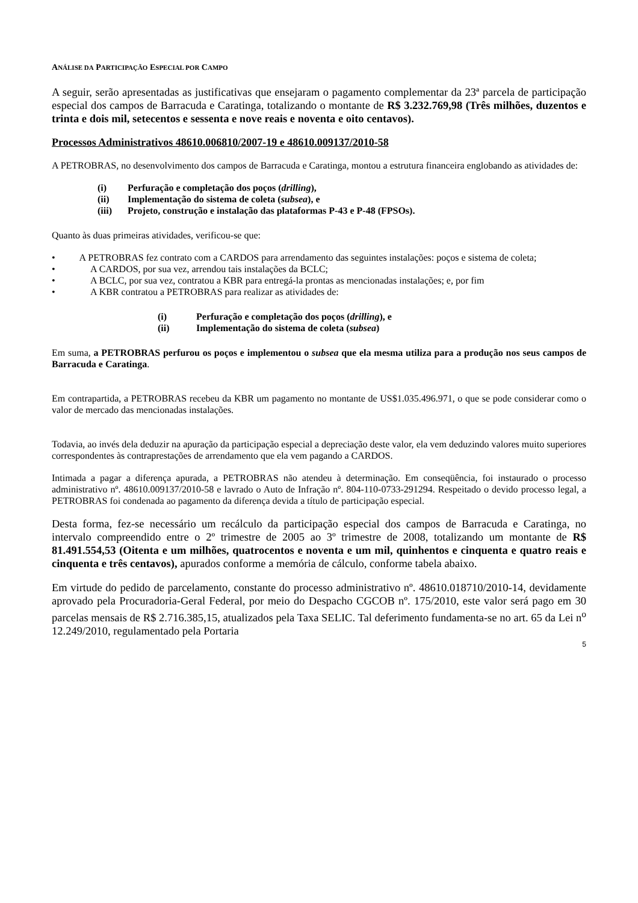ANÁLISE DA PARTICIPAÇÃO ESPECIAL POR CAMPO
A seguir, serão apresentadas as justificativas que ensejaram o pagamento complementar da 23ª parcela de participação especial dos campos de Barracuda e Caratinga, totalizando o montante de R$ 3.232.769,98 (Três milhões, duzentos e trinta e dois mil, setecentos e sessenta e nove reais e noventa e oito centavos).
Processos Administrativos 48610.006810/2007-19 e 48610.009137/2010-58
A PETROBRAS, no desenvolvimento dos campos de Barracuda e Caratinga, montou a estrutura financeira englobando as atividades de:
(i) Perfuração e completação dos poços (drilling),
(ii) Implementação do sistema de coleta (subsea), e
(iii) Projeto, construção e instalação das plataformas P-43 e P-48 (FPSOs).
Quanto às duas primeiras atividades, verificou-se que:
• A PETROBRAS fez contrato com a CARDOS para arrendamento das seguintes instalações: poços e sistema de coleta;
• A CARDOS, por sua vez, arrendou tais instalações da BCLC;
• A BCLC, por sua vez, contratou a KBR para entregá-la prontas as mencionadas instalações; e, por fim
• A KBR contratou a PETROBRAS para realizar as atividades de:
(i) Perfuração e completação dos poços (drilling), e
(ii) Implementação do sistema de coleta (subsea)
Em suma, a PETROBRAS perfurou os poços e implementou o subsea que ela mesma utiliza para a produção nos seus campos de Barracuda e Caratinga.
Em contrapartida, a PETROBRAS recebeu da KBR um pagamento no montante de US$1.035.496.971, o que se pode considerar como o valor de mercado das mencionadas instalações.
Todavia, ao invés dela deduzir na apuração da participação especial a depreciação deste valor, ela vem deduzindo valores muito superiores correspondentes às contraprestações de arrendamento que ela vem pagando a CARDOS.
Intimada a pagar a diferença apurada, a PETROBRAS não atendeu à determinação. Em conseqüência, foi instaurado o processo administrativo nº. 48610.009137/2010-58 e lavrado o Auto de Infração nº. 804-110-0733-291294. Respeitado o devido processo legal, a PETROBRAS foi condenada ao pagamento da diferença devida a título de participação especial.
Desta forma, fez-se necessário um recálculo da participação especial dos campos de Barracuda e Caratinga, no intervalo compreendido entre o 2º trimestre de 2005 ao 3º trimestre de 2008, totalizando um montante de R$ 81.491.554,53 (Oitenta e um milhões, quatrocentos e noventa e um mil, quinhentos e cinquenta e quatro reais e cinquenta e três centavos), apurados conforme a memória de cálculo, conforme tabela abaixo.
Em virtude do pedido de parcelamento, constante do processo administrativo nº. 48610.018710/2010-14, devidamente aprovado pela Procuradoria-Geral Federal, por meio do Despacho CGCOB nº. 175/2010, este valor será pago em 30 parcelas mensais de R$ 2.716.385,15, atualizados pela Taxa SELIC. Tal deferimento fundamenta-se no art. 65 da Lei n<sup>o</sup> 12.249/2010, regulamentado pela Portaria
5